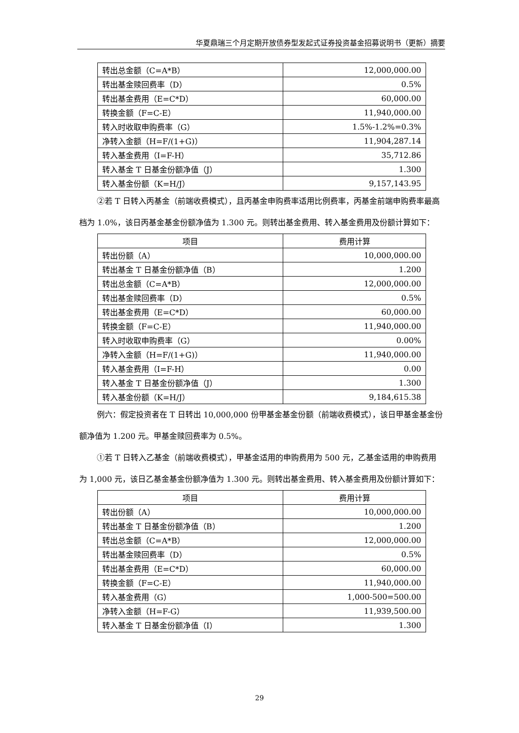华夏鼎瑞三个月定期开放债券型发起式证券投资基金招募说明书（更新）摘要
| 转出总金额（C=A*B） | 12,000,000.00 |
| 转出基金赎回费率（D） | 0.5% |
| 转出基金费用（E=C*D） | 60,000.00 |
| 转换金额（F=C-E） | 11,940,000.00 |
| 转入时收取申购费率（G） | 1.5%-1.2%=0.3% |
| 净转入金额（H=F/(1+G)） | 11,904,287.14 |
| 转入基金费用（I=F-H） | 35,712.86 |
| 转入基金 T 日基金份额净值（J） | 1.300 |
| 转入基金份额（K=H/J） | 9,157,143.95 |
②若 T 日转入丙基金（前端收费模式），且丙基金申购费率适用比例费率，丙基金前端申购费率最高档为 1.0%，该日丙基金基金份额净值为 1.300 元。则转出基金费用、转入基金费用及份额计算如下：
| 项目 | 费用计算 |
| --- | --- |
| 转出份额（A） | 10,000,000.00 |
| 转出基金 T 日基金份额净值（B） | 1.200 |
| 转出总金额（C=A*B） | 12,000,000.00 |
| 转出基金赎回费率（D） | 0.5% |
| 转出基金费用（E=C*D） | 60,000.00 |
| 转换金额（F=C-E） | 11,940,000.00 |
| 转入时收取申购费率（G） | 0.00% |
| 净转入金额（H=F/(1+G)） | 11,940,000.00 |
| 转入基金费用（I=F-H） | 0.00 |
| 转入基金 T 日基金份额净值（J） | 1.300 |
| 转入基金份额（K=H/J） | 9,184,615.38 |
例六：假定投资者在 T 日转出 10,000,000 份甲基金基金份额（前端收费模式），该日甲基金基金份额净值为 1.200 元。甲基金赎回费率为 0.5%。
①若 T 日转入乙基金（前端收费模式），甲基金适用的申购费用为 500 元，乙基金适用的申购费用为 1,000 元，该日乙基金基金份额净值为 1.300 元。则转出基金费用、转入基金费用及份额计算如下：
| 项目 | 费用计算 |
| --- | --- |
| 转出份额（A） | 10,000,000.00 |
| 转出基金 T 日基金份额净值（B） | 1.200 |
| 转出总金额（C=A*B） | 12,000,000.00 |
| 转出基金赎回费率（D） | 0.5% |
| 转出基金费用（E=C*D） | 60,000.00 |
| 转换金额（F=C-E） | 11,940,000.00 |
| 转入基金费用（G） | 1,000-500=500.00 |
| 净转入金额（H=F-G） | 11,939,500.00 |
| 转入基金 T 日基金份额净值（I） | 1.300 |
29